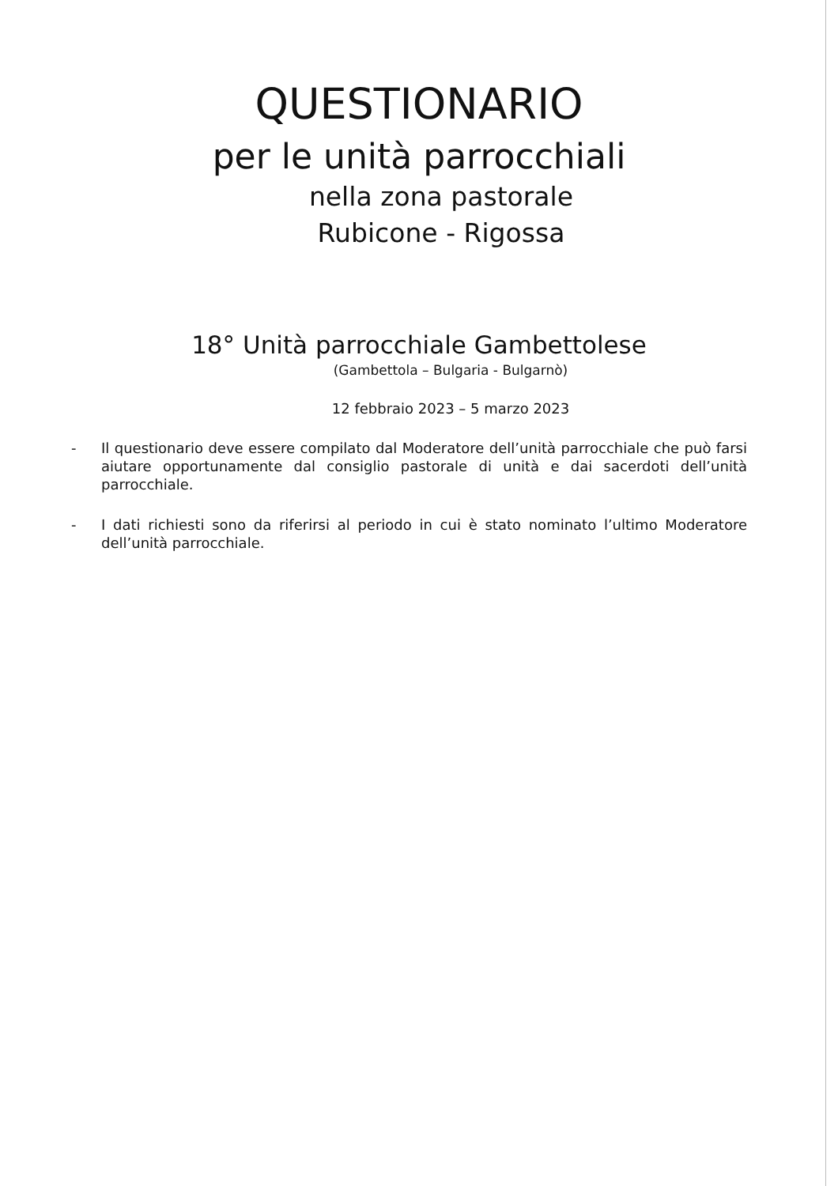QUESTIONARIO
per le unità parrocchiali
nella zona pastorale
Rubicone - Rigossa
18° Unità parrocchiale Gambettolese
(Gambettola – Bulgaria - Bulgarnò)
12 febbraio 2023 – 5 marzo 2023
- Il questionario deve essere compilato dal Moderatore dell’unità parrocchiale che può farsi aiutare opportunamente dal consiglio pastorale di unità e dai sacerdoti dell’unità parrocchiale.
- I dati richiesti sono da riferirsi al periodo in cui è stato nominato l’ultimo Moderatore dell’unità parrocchiale.